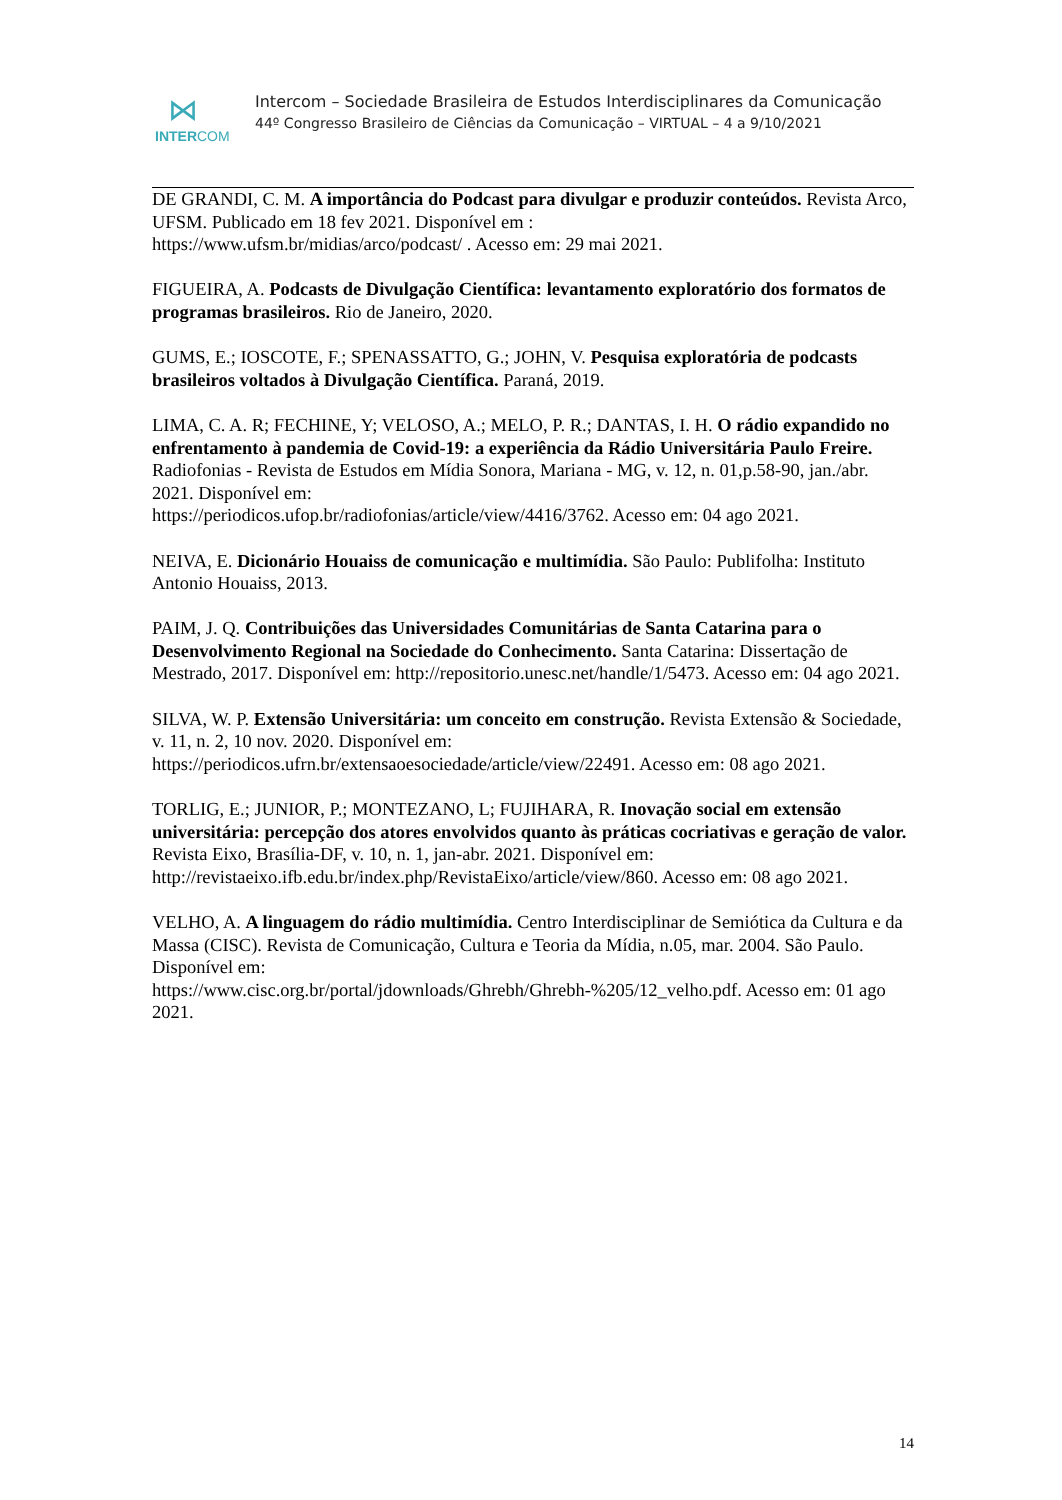⋈
INTERCOM
Intercom – Sociedade Brasileira de Estudos Interdisciplinares da Comunicação
44º Congresso Brasileiro de Ciências da Comunicação – VIRTUAL – 4 a 9/10/2021
DE GRANDI, C. M. A importância do Podcast para divulgar e produzir conteúdos. Revista Arco, UFSM. Publicado em 18 fev 2021. Disponível em :
https://www.ufsm.br/midias/arco/podcast/ . Acesso em: 29 mai 2021.
FIGUEIRA, A. Podcasts de Divulgação Científica: levantamento exploratório dos formatos de programas brasileiros. Rio de Janeiro, 2020.
GUMS, E.; IOSCOTE, F.; SPENASSATTO, G.; JOHN, V. Pesquisa exploratória de podcasts brasileiros voltados à Divulgação Científica. Paraná, 2019.
LIMA, C. A. R; FECHINE, Y; VELOSO, A.; MELO, P. R.; DANTAS, I. H. O rádio expandido no enfrentamento à pandemia de Covid-19: a experiência da Rádio Universitária Paulo Freire. Radiofonias - Revista de Estudos em Mídia Sonora, Mariana - MG, v. 12, n. 01,p.58-90, jan./abr. 2021. Disponível em:
https://periodicos.ufop.br/radiofonias/article/view/4416/3762. Acesso em: 04 ago 2021.
NEIVA, E. Dicionário Houaiss de comunicação e multimídia. São Paulo: Publifolha: Instituto Antonio Houaiss, 2013.
PAIM, J. Q. Contribuições das Universidades Comunitárias de Santa Catarina para o Desenvolvimento Regional na Sociedade do Conhecimento. Santa Catarina: Dissertação de Mestrado, 2017. Disponível em: http://repositorio.unesc.net/handle/1/5473. Acesso em: 04 ago 2021.
SILVA, W. P. Extensão Universitária: um conceito em construção. Revista Extensão & Sociedade, v. 11, n. 2, 10 nov. 2020. Disponível em:
https://periodicos.ufrn.br/extensaoesociedade/article/view/22491. Acesso em: 08 ago 2021.
TORLIG, E.; JUNIOR, P.; MONTEZANO, L; FUJIHARA, R. Inovação social em extensão universitária: percepção dos atores envolvidos quanto às práticas cocriativas e geração de valor. Revista Eixo, Brasília-DF, v. 10, n. 1, jan-abr. 2021. Disponível em:
http://revistaeixo.ifb.edu.br/index.php/RevistaEixo/article/view/860. Acesso em: 08 ago 2021.
VELHO, A. A linguagem do rádio multimídia. Centro Interdisciplinar de Semiótica da Cultura e da Massa (CISC). Revista de Comunicação, Cultura e Teoria da Mídia, n.05, mar. 2004. São Paulo. Disponível em:
https://www.cisc.org.br/portal/jdownloads/Ghrebh/Ghrebh-%205/12_velho.pdf. Acesso em: 01 ago 2021.
14